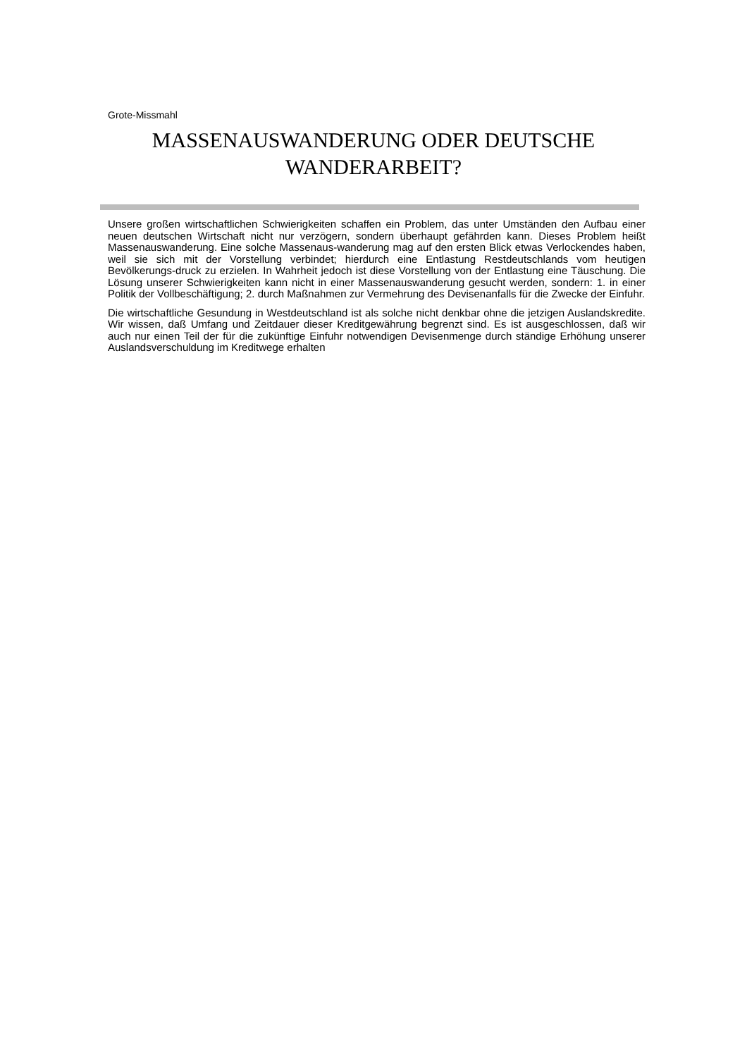Grote-Missmahl
MASSENAUSWANDERUNG ODER DEUTSCHE
WANDERARBEIT?
Unsere großen wirtschaftlichen Schwierigkeiten schaffen ein Problem, das unter Umständen den Aufbau einer neuen deutschen Wirtschaft nicht nur verzögern, sondern überhaupt gefährden kann. Dieses Problem heißt Massenauswanderung. Eine solche Massenaus-wanderung mag auf den ersten Blick etwas Verlockendes haben, weil sie sich mit der Vorstellung verbindet; hierdurch eine Entlastung Restdeutschlands vom heutigen Bevölkerungs-druck zu erzielen. In Wahrheit jedoch ist diese Vorstellung von der Entlastung eine Täuschung. Die Lösung unserer Schwierigkeiten kann nicht in einer Massenauswanderung gesucht werden, sondern: 1. in einer Politik der Vollbeschäftigung; 2. durch Maßnahmen zur Vermehrung des Devisenanfalls für die Zwecke der Einfuhr.
Die wirtschaftliche Gesundung in Westdeutschland ist als solche nicht denkbar ohne die jetzigen Auslandskredite. Wir wissen, daß Umfang und Zeitdauer dieser Kreditgewährung begrenzt sind. Es ist ausgeschlossen, daß wir auch nur einen Teil der für die zukünftige Einfuhr notwendigen Devisenmenge durch ständige Erhöhung unserer Auslandsverschuldung im Kreditwege erhalten